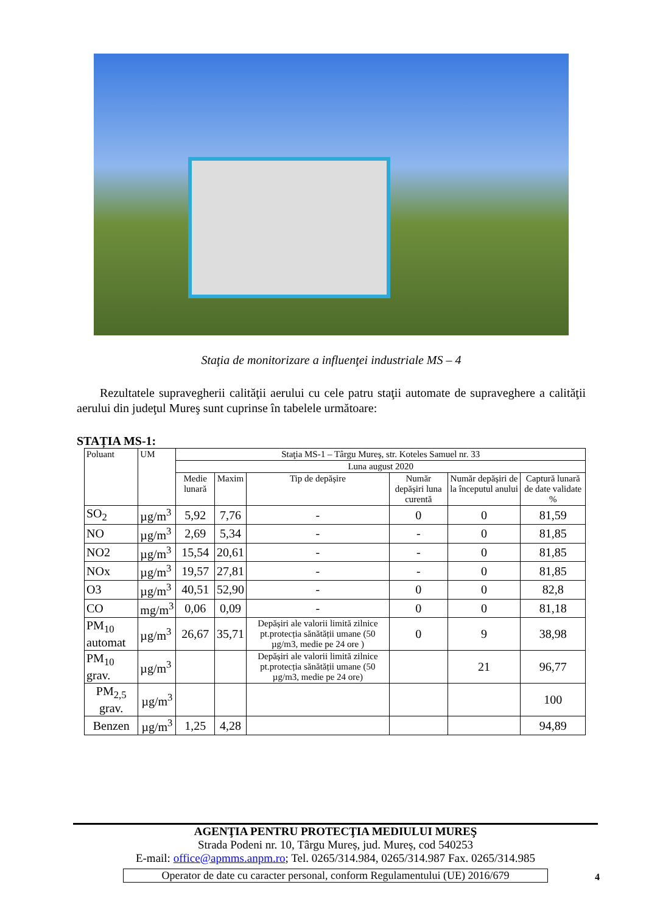Staţia de monitorizare a influenţei industriale MS – 4
Rezultatele supravegherii calităţii aerului cu cele patru staţii automate de supraveghere a calităţii aerului din judeţul Mureş sunt cuprinse în tabelele următoare:
STAȚIA MS-1:
| Poluant | UM | Staţia MS-1 – Târgu Mureș, str. Koteles Samuel nr. 33 | | | | | |
| --- | --- | --- | --- | --- | --- | --- | --- |
| | | Luna august 2020 | | | | | |
| | | Medie lunară | Maxim | Tip de depășire | Număr depășiri luna curentă | Număr depășiri de la începutul anului | Captură lunară de date validate % |
| SO<sub>2</sub> | µg/m<sup>3</sup> | 5,92 | 7,76 | - | 0 | 0 | 81,59 |
| NO | µg/m<sup>3</sup> | 2,69 | 5,34 | - | - | 0 | 81,85 |
| NO2 | µg/m<sup>3</sup> | 15,54 | 20,61 | - | - | 0 | 81,85 |
| NOx | µg/m<sup>3</sup> | 19,57 | 27,81 | - | - | 0 | 81,85 |
| O3 | µg/m<sup>3</sup> | 40,51 | 52,90 | - | 0 | 0 | 82,8 |
| CO | mg/m<sup>3</sup> | 0,06 | 0,09 | - | 0 | 0 | 81,18 |
| PM<sub>10</sub> automat | µg/m<sup>3</sup> | 26,67 | 35,71 | Depășiri ale valorii limită zilnice pt.protecția sănătății umane (50 µg/m3, medie pe 24 ore ) | 0 | 9 | 38,98 |
| PM<sub>10</sub> grav. | µg/m<sup>3</sup> | | | Depășiri ale valorii limită zilnice pt.protecția sănătății umane (50 µg/m3, medie pe 24 ore) | | 21 | 96,77 |
| PM<sub>2,5</sub> grav. | µg/m<sup>3</sup> | | | | | | 100 |
| Benzen | µg/m<sup>3</sup> | 1,25 | 4,28 | | | | 94,89 |
AGENŢIA PENTRU PROTECŢIA MEDIULUI MUREŞ
Strada Podeni nr. 10, Târgu Mureș, jud. Mureș, cod 540253
E-mail: office@apmms.anpm.ro; Tel. 0265/314.984, 0265/314.987 Fax. 0265/314.985
Operator de date cu caracter personal, conform Regulamentului (UE) 2016/679
4